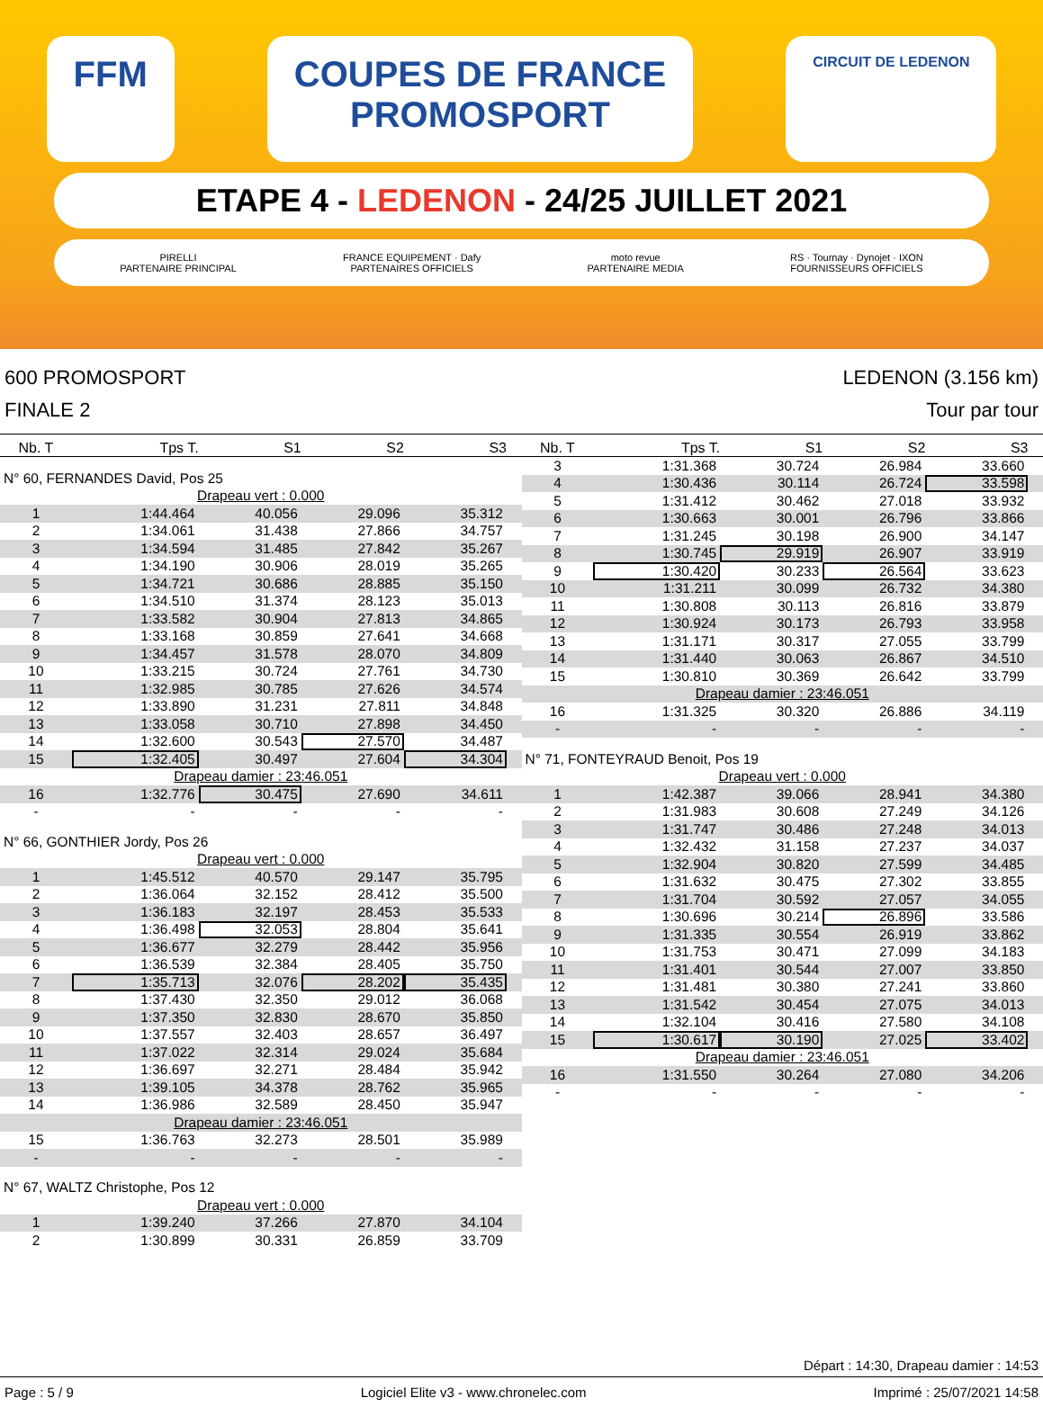FFM COUPES DE FRANCE
PROMOSPORT
CIRCUIT DE LEDENON
ETAPE 4 - LEDENON - 24/25 JUILLET 2021
PIRELLI
PARTENAIRE PRINCIPAL FRANCE EQUIPEMENT · Dafy
PARTENAIRES OFFICIELS moto revue
PARTENAIRE MEDIA RS · Tournay · Dynojet · IXON
FOURNISSEURS OFFICIELS
600 PROMOSPORT
FINALE 2
LEDENON (3.156 km)
Tour par tour
| Nb. T | Tps T. | S1 | S2 | S3 | |
| --- | --- | --- | --- | --- | --- |
| N° 60, FERNANDES David, Pos 25 | | | | | |
| Drapeau vert : 0.000 | | | | | |
| 1 | 1:44.464 | 40.056 | 29.096 | 35.312 | |
| 2 | 1:34.061 | 31.438 | 27.866 | 34.757 | |
| 3 | 1:34.594 | 31.485 | 27.842 | 35.267 | |
| 4 | 1:34.190 | 30.906 | 28.019 | 35.265 | |
| 5 | 1:34.721 | 30.686 | 28.885 | 35.150 | |
| 6 | 1:34.510 | 31.374 | 28.123 | 35.013 | |
| 7 | 1:33.582 | 30.904 | 27.813 | 34.865 | |
| 8 | 1:33.168 | 30.859 | 27.641 | 34.668 | |
| 9 | 1:34.457 | 31.578 | 28.070 | 34.809 | |
| 10 | 1:33.215 | 30.724 | 27.761 | 34.730 | |
| 11 | 1:32.985 | 30.785 | 27.626 | 34.574 | |
| 12 | 1:33.890 | 31.231 | 27.811 | 34.848 | |
| 13 | 1:33.058 | 30.710 | 27.898 | 34.450 | |
| 14 | 1:32.600 | 30.543 | 27.570 | 34.487 | |
| 15 | 1:32.405 | 30.497 | 27.604 | 34.304 | |
| Drapeau damier : 23:46.051 | | | | | |
| 16 | 1:32.776 | 30.475 | 27.690 | 34.611 | |
| - | - | - | - | - | |
| N° 66, GONTHIER Jordy, Pos 26 | | | | | |
| Drapeau vert : 0.000 | | | | | |
| 1 | 1:45.512 | 40.570 | 29.147 | 35.795 | |
| 2 | 1:36.064 | 32.152 | 28.412 | 35.500 | |
| 3 | 1:36.183 | 32.197 | 28.453 | 35.533 | |
| 4 | 1:36.498 | 32.053 | 28.804 | 35.641 | |
| 5 | 1:36.677 | 32.279 | 28.442 | 35.956 | |
| 6 | 1:36.539 | 32.384 | 28.405 | 35.750 | |
| 7 | 1:35.713 | 32.076 | 28.202 | 35.435 | |
| 8 | 1:37.430 | 32.350 | 29.012 | 36.068 | |
| 9 | 1:37.350 | 32.830 | 28.670 | 35.850 | |
| 10 | 1:37.557 | 32.403 | 28.657 | 36.497 | |
| 11 | 1:37.022 | 32.314 | 29.024 | 35.684 | |
| 12 | 1:36.697 | 32.271 | 28.484 | 35.942 | |
| 13 | 1:39.105 | 34.378 | 28.762 | 35.965 | |
| 14 | 1:36.986 | 32.589 | 28.450 | 35.947 | |
| Drapeau damier : 23:46.051 | | | | | |
| 15 | 1:36.763 | 32.273 | 28.501 | 35.989 | |
| - | - | - | - | - | |
| N° 67, WALTZ Christophe, Pos 12 | | | | | |
| Drapeau vert : 0.000 | | | | | |
| 1 | 1:39.240 | 37.266 | 27.870 | 34.104 | |
| 2 | 1:30.899 | 30.331 | 26.859 | 33.709 | |
| Nb. T | Tps T. | S1 | S2 | S3 | |
| --- | --- | --- | --- | --- | --- |
| 3 | 1:31.368 | 30.724 | 26.984 | 33.660 | |
| 4 | 1:30.436 | 30.114 | 26.724 | 33.598 | |
| 5 | 1:31.412 | 30.462 | 27.018 | 33.932 | |
| 6 | 1:30.663 | 30.001 | 26.796 | 33.866 | |
| 7 | 1:31.245 | 30.198 | 26.900 | 34.147 | |
| 8 | 1:30.745 | 29.919 | 26.907 | 33.919 | |
| 9 | 1:30.420 | 30.233 | 26.564 | 33.623 | |
| 10 | 1:31.211 | 30.099 | 26.732 | 34.380 | |
| 11 | 1:30.808 | 30.113 | 26.816 | 33.879 | |
| 12 | 1:30.924 | 30.173 | 26.793 | 33.958 | |
| 13 | 1:31.171 | 30.317 | 27.055 | 33.799 | |
| 14 | 1:31.440 | 30.063 | 26.867 | 34.510 | |
| 15 | 1:30.810 | 30.369 | 26.642 | 33.799 | |
| Drapeau damier : 23:46.051 | | | | | |
| 16 | 1:31.325 | 30.320 | 26.886 | 34.119 | |
| - | - | - | - | - | |
| N° 71, FONTEYRAUD Benoit, Pos 19 | | | | | |
| Drapeau vert : 0.000 | | | | | |
| 1 | 1:42.387 | 39.066 | 28.941 | 34.380 | |
| 2 | 1:31.983 | 30.608 | 27.249 | 34.126 | |
| 3 | 1:31.747 | 30.486 | 27.248 | 34.013 | |
| 4 | 1:32.432 | 31.158 | 27.237 | 34.037 | |
| 5 | 1:32.904 | 30.820 | 27.599 | 34.485 | |
| 6 | 1:31.632 | 30.475 | 27.302 | 33.855 | |
| 7 | 1:31.704 | 30.592 | 27.057 | 34.055 | |
| 8 | 1:30.696 | 30.214 | 26.896 | 33.586 | |
| 9 | 1:31.335 | 30.554 | 26.919 | 33.862 | |
| 10 | 1:31.753 | 30.471 | 27.099 | 34.183 | |
| 11 | 1:31.401 | 30.544 | 27.007 | 33.850 | |
| 12 | 1:31.481 | 30.380 | 27.241 | 33.860 | |
| 13 | 1:31.542 | 30.454 | 27.075 | 34.013 | |
| 14 | 1:32.104 | 30.416 | 27.580 | 34.108 | |
| 15 | 1:30.617 | 30.190 | 27.025 | 33.402 | |
| Drapeau damier : 23:46.051 | | | | | |
| 16 | 1:31.550 | 30.264 | 27.080 | 34.206 | |
| - | - | - | - | - | |
Départ : 14:30, Drapeau damier : 14:53
Page : 5 / 9 Logiciel Elite v3 - www.chronelec.com Imprimé : 25/07/2021 14:58